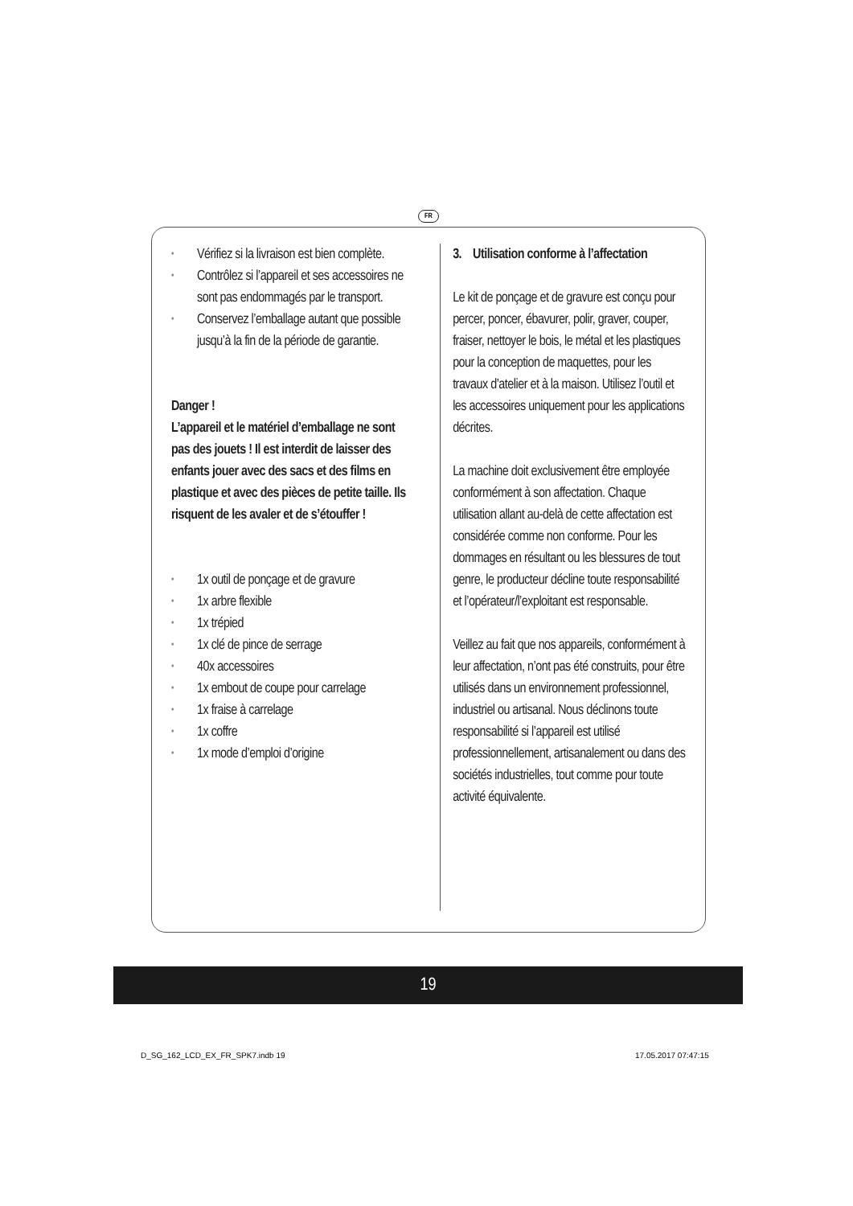FR
• Vérifiez si la livraison est bien complète.
• Contrôlez si l’appareil et ses accessoires ne sont pas endommagés par le transport.
• Conservez l’emballage autant que possible jusqu’à la fin de la période de garantie.
Danger !
L’appareil et le matériel d’emballage ne sont pas des jouets ! Il est interdit de laisser des enfants jouer avec des sacs et des films en plastique et avec des pièces de petite taille. Ils risquent de les avaler et de s’étouffer !
• 1x outil de ponçage et de gravure
• 1x arbre flexible
• 1x trépied
• 1x clé de pince de serrage
• 40x accessoires
• 1x embout de coupe pour carrelage
• 1x fraise à carrelage
• 1x coffre
• 1x mode d’emploi d’origine
3. Utilisation conforme à l’affectation
Le kit de ponçage et de gravure est conçu pour percer, poncer, ébavurer, polir, graver, couper, fraiser, nettoyer le bois, le métal et les plastiques pour la conception de maquettes, pour les travaux d’atelier et à la maison. Utilisez l’outil et les accessoires uniquement pour les applications décrites.
La machine doit exclusivement être employée conformément à son affectation. Chaque utilisation allant au-delà de cette affectation est considérée comme non conforme. Pour les dommages en résultant ou les blessures de tout genre, le producteur décline toute responsabilité et l’opérateur/l’exploitant est responsable.
Veillez au fait que nos appareils, conformément à leur affectation, n’ont pas été construits, pour être utilisés dans un environnement professionnel, industriel ou artisanal. Nous déclinons toute responsabilité si l’appareil est utilisé professionnellement, artisanalement ou dans des sociétés industrielles, tout comme pour toute activité équivalente.
19
D_SG_162_LCD_EX_FR_SPK7.indb 19
17.05.2017 07:47:15